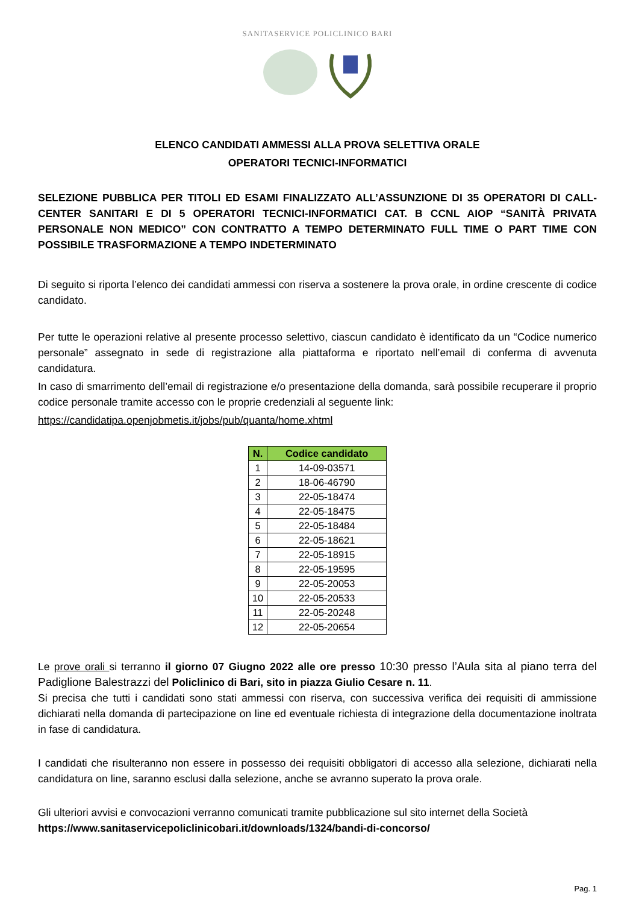SANITASERVICE POLICLINICO BARI
ELENCO CANDIDATI AMMESSI ALLA PROVA SELETTIVA ORALE
OPERATORI TECNICI-INFORMATICI
SELEZIONE PUBBLICA PER TITOLI ED ESAMI FINALIZZATO ALL’ASSUNZIONE DI 35 OPERATORI DI CALL-CENTER SANITARI E DI 5 OPERATORI TECNICI-INFORMATICI CAT. B CCNL AIOP “SANITÀ PRIVATA PERSONALE NON MEDICO” CON CONTRATTO A TEMPO DETERMINATO FULL TIME O PART TIME CON POSSIBILE TRASFORMAZIONE A TEMPO INDETERMINATO
Di seguito si riporta l’elenco dei candidati ammessi con riserva a sostenere la prova orale, in ordine crescente di codice candidato.
Per tutte le operazioni relative al presente processo selettivo, ciascun candidato è identificato da un “Codice numerico personale” assegnato in sede di registrazione alla piattaforma e riportato nell’email di conferma di avvenuta candidatura.
In caso di smarrimento dell’email di registrazione e/o presentazione della domanda, sarà possibile recuperare il proprio codice personale tramite accesso con le proprie credenziali al seguente link:
https://candidatipa.openjobmetis.it/jobs/pub/quanta/home.xhtml
| N. | Codice candidato |
| --- | --- |
| 1 | 14-09-03571 |
| 2 | 18-06-46790 |
| 3 | 22-05-18474 |
| 4 | 22-05-18475 |
| 5 | 22-05-18484 |
| 6 | 22-05-18621 |
| 7 | 22-05-18915 |
| 8 | 22-05-19595 |
| 9 | 22-05-20053 |
| 10 | 22-05-20533 |
| 11 | 22-05-20248 |
| 12 | 22-05-20654 |
Le prove orali si terranno il giorno 07 Giugno 2022 alle ore presso 10:30 presso l’Aula sita al piano terra del Padiglione Balestrazzi del Policlinico di Bari, sito in piazza Giulio Cesare n. 11.
Si precisa che tutti i candidati sono stati ammessi con riserva, con successiva verifica dei requisiti di ammissione dichiarati nella domanda di partecipazione on line ed eventuale richiesta di integrazione della documentazione inoltrata in fase di candidatura.
I candidati che risulteranno non essere in possesso dei requisiti obbligatori di accesso alla selezione, dichiarati nella candidatura on line, saranno esclusi dalla selezione, anche se avranno superato la prova orale.
Gli ulteriori avvisi e convocazioni verranno comunicati tramite pubblicazione sul sito internet della Società
https://www.sanitaservicepoliclinicobari.it/downloads/1324/bandi-di-concorso/
Pag. 1